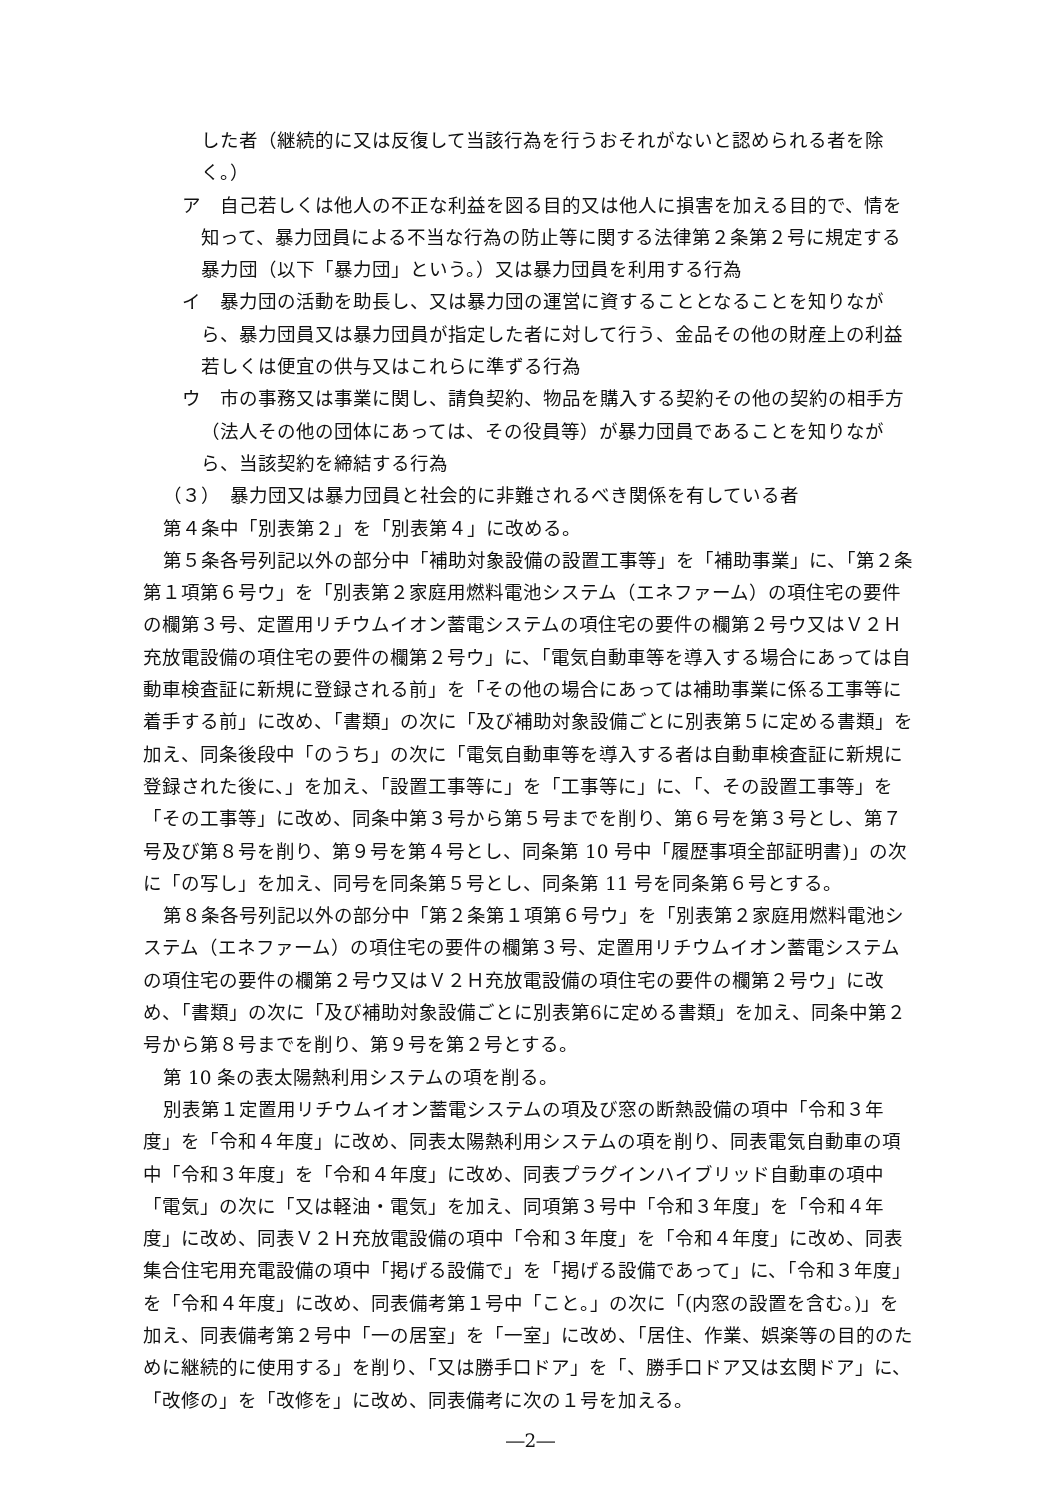した者（継続的に又は反復して当該行為を行うおそれがないと認められる者を除く。）
ア　自己若しくは他人の不正な利益を図る目的又は他人に損害を加える目的で、情を知って、暴力団員による不当な行為の防止等に関する法律第２条第２号に規定する暴力団（以下「暴力団」という。）又は暴力団員を利用する行為
イ　暴力団の活動を助長し、又は暴力団の運営に資することとなることを知りながら、暴力団員又は暴力団員が指定した者に対して行う、金品その他の財産上の利益若しくは便宜の供与又はこれらに準ずる行為
ウ　市の事務又は事業に関し、請負契約、物品を購入する契約その他の契約の相手方（法人その他の団体にあっては、その役員等）が暴力団員であることを知りながら、当該契約を締結する行為
（３）　暴力団又は暴力団員と社会的に非難されるべき関係を有している者
第４条中「別表第２」を「別表第４」に改める。
第５条各号列記以外の部分中「補助対象設備の設置工事等」を「補助事業」に、「第２条第１項第６号ウ」を「別表第２家庭用燃料電池システム（エネファーム）の項住宅の要件の欄第３号、定置用リチウムイオン蓄電システムの項住宅の要件の欄第２号ウ又はＶ２Ｈ充放電設備の項住宅の要件の欄第２号ウ」に、「電気自動車等を導入する場合にあっては自動車検査証に新規に登録される前」を「その他の場合にあっては補助事業に係る工事等に着手する前」に改め、「書類」の次に「及び補助対象設備ごとに別表第５に定める書類」を加え、同条後段中「のうち」の次に「電気自動車等を導入する者は自動車検査証に新規に登録された後に、」を加え、「設置工事等に」を「工事等に」に、「、その設置工事等」を「その工事等」に改め、同条中第３号から第５号までを削り、第６号を第３号とし、第７号及び第８号を削り、第９号を第４号とし、同条第 10 号中「履歴事項全部証明書)」の次に「の写し」を加え、同号を同条第５号とし、同条第 11 号を同条第６号とする。
第８条各号列記以外の部分中「第２条第１項第６号ウ」を「別表第２家庭用燃料電池システム（エネファーム）の項住宅の要件の欄第３号、定置用リチウムイオン蓄電システムの項住宅の要件の欄第２号ウ又はＶ２Ｈ充放電設備の項住宅の要件の欄第２号ウ」に改め、「書類」の次に「及び補助対象設備ごとに別表第6に定める書類」を加え、同条中第２号から第８号までを削り、第９号を第２号とする。
第 10 条の表太陽熱利用システムの項を削る。
別表第１定置用リチウムイオン蓄電システムの項及び窓の断熱設備の項中「令和３年度」を「令和４年度」に改め、同表太陽熱利用システムの項を削り、同表電気自動車の項中「令和３年度」を「令和４年度」に改め、同表プラグインハイブリッド自動車の項中「電気」の次に「又は軽油・電気」を加え、同項第３号中「令和３年度」を「令和４年度」に改め、同表Ｖ２Ｈ充放電設備の項中「令和３年度」を「令和４年度」に改め、同表集合住宅用充電設備の項中「掲げる設備で」を「掲げる設備であって」に、「令和３年度」を「令和４年度」に改め、同表備考第１号中「こと。」の次に「(内窓の設置を含む。)」を加え、同表備考第２号中「一の居室」を「一室」に改め、「居住、作業、娯楽等の目的のために継続的に使用する」を削り、「又は勝手口ドア」を「、勝手口ドア又は玄関ドア」に、「改修の」を「改修を」に改め、同表備考に次の１号を加える。
―2―